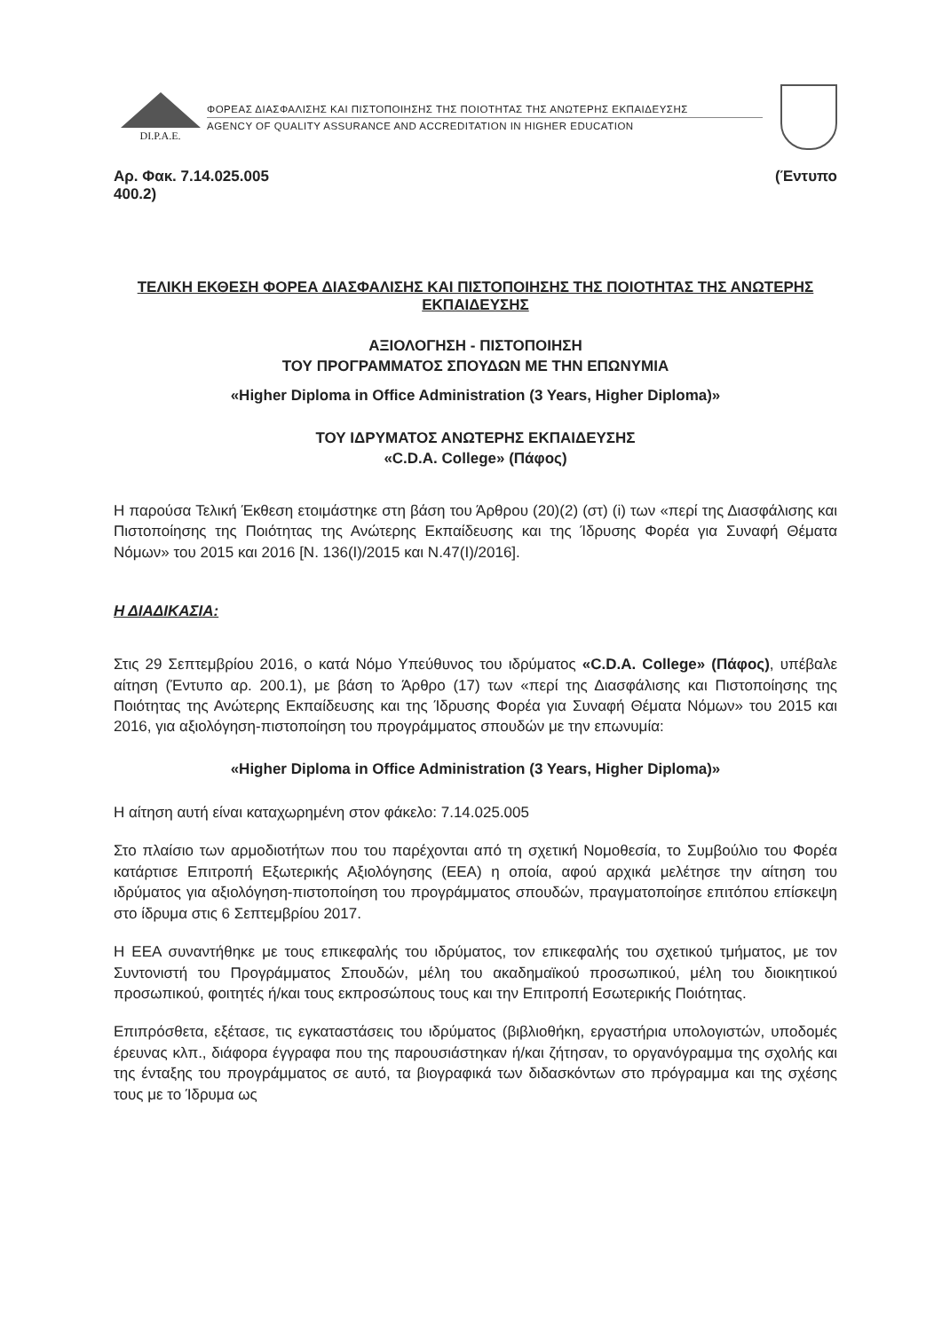DI.P.A.E.
ΦΟΡΕΑΣ ΔΙΑΣΦΑΛΙΣΗΣ ΚΑΙ ΠΙΣΤΟΠΟΙΗΣΗΣ ΤΗΣ ΠΟΙΟΤΗΤΑΣ ΤΗΣ ΑΝΩΤΕΡΗΣ ΕΚΠΑΙΔΕΥΣΗΣ
AGENCY OF QUALITY ASSURANCE AND ACCREDITATION IN HIGHER EDUCATION
Αρ. Φακ. 7.14.025.005
400.2) (Έντυπο
ΤΕΛΙΚΗ ΕΚΘΕΣΗ ΦΟΡΕΑ ΔΙΑΣΦΑΛΙΣΗΣ ΚΑΙ ΠΙΣΤΟΠΟΙΗΣΗΣ ΤΗΣ ΠΟΙΟΤΗΤΑΣ ΤΗΣ ΑΝΩΤΕΡΗΣ ΕΚΠΑΙΔΕΥΣΗΣ
ΑΞΙΟΛΟΓΗΣΗ - ΠΙΣΤΟΠΟΙΗΣΗ
ΤΟΥ ΠΡΟΓΡΑΜΜΑΤΟΣ ΣΠΟΥΔΩΝ ΜΕ ΤΗΝ ΕΠΩΝΥΜΙΑ
«Higher Diploma in Office Administration (3 Years, Higher Diploma)»
ΤΟΥ ΙΔΡΥΜΑΤΟΣ ΑΝΩΤΕΡΗΣ ΕΚΠΑΙΔΕΥΣΗΣ
«C.D.A. College» (Πάφος)
Η παρούσα Τελική Έκθεση ετοιμάστηκε στη βάση του Άρθρου (20)(2) (στ) (i) των «περί της Διασφάλισης και Πιστοποίησης της Ποιότητας της Ανώτερης Εκπαίδευσης και της Ίδρυσης Φορέα για Συναφή Θέματα Νόμων» του 2015 και 2016 [Ν. 136(Ι)/2015 και Ν.47(Ι)/2016].
Η ΔΙΑΔΙΚΑΣΙΑ:
Στις 29 Σεπτεμβρίου 2016, ο κατά Νόμο Υπεύθυνος του ιδρύματος «C.D.A. College» (Πάφος), υπέβαλε αίτηση (Έντυπο αρ. 200.1), με βάση το Άρθρο (17) των «περί της Διασφάλισης και Πιστοποίησης της Ποιότητας της Ανώτερης Εκπαίδευσης και της Ίδρυσης Φορέα για Συναφή Θέματα Νόμων» του 2015 και 2016, για αξιολόγηση-πιστοποίηση του προγράμματος σπουδών με την επωνυμία:
«Higher Diploma in Office Administration (3 Years, Higher Diploma)»
Η αίτηση αυτή είναι καταχωρημένη στον φάκελο: 7.14.025.005
Στο πλαίσιο των αρμοδιοτήτων που του παρέχονται από τη σχετική Νομοθεσία, το Συμβούλιο του Φορέα κατάρτισε Επιτροπή Εξωτερικής Αξιολόγησης (ΕΕΑ) η οποία, αφού αρχικά μελέτησε την αίτηση του ιδρύματος για αξιολόγηση-πιστοποίηση του προγράμματος σπουδών, πραγματοποίησε επιτόπου επίσκεψη στο ίδρυμα στις 6 Σεπτεμβρίου 2017.
Η ΕΕΑ συναντήθηκε με τους επικεφαλής του ιδρύματος, τον επικεφαλής του σχετικού τμήματος, με τον Συντονιστή του Προγράμματος Σπουδών, μέλη του ακαδημαϊκού προσωπικού, μέλη του διοικητικού προσωπικού, φοιτητές ή/και τους εκπροσώπους τους και την Επιτροπή Εσωτερικής Ποιότητας.
Επιπρόσθετα, εξέτασε, τις εγκαταστάσεις του ιδρύματος (βιβλιοθήκη, εργαστήρια υπολογιστών, υποδομές έρευνας κλπ., διάφορα έγγραφα που της παρουσιάστηκαν ή/και ζήτησαν, το οργανόγραμμα της σχολής και της ένταξης του προγράμματος σε αυτό, τα βιογραφικά των διδασκόντων στο πρόγραμμα και της σχέσης τους με το Ίδρυμα ως